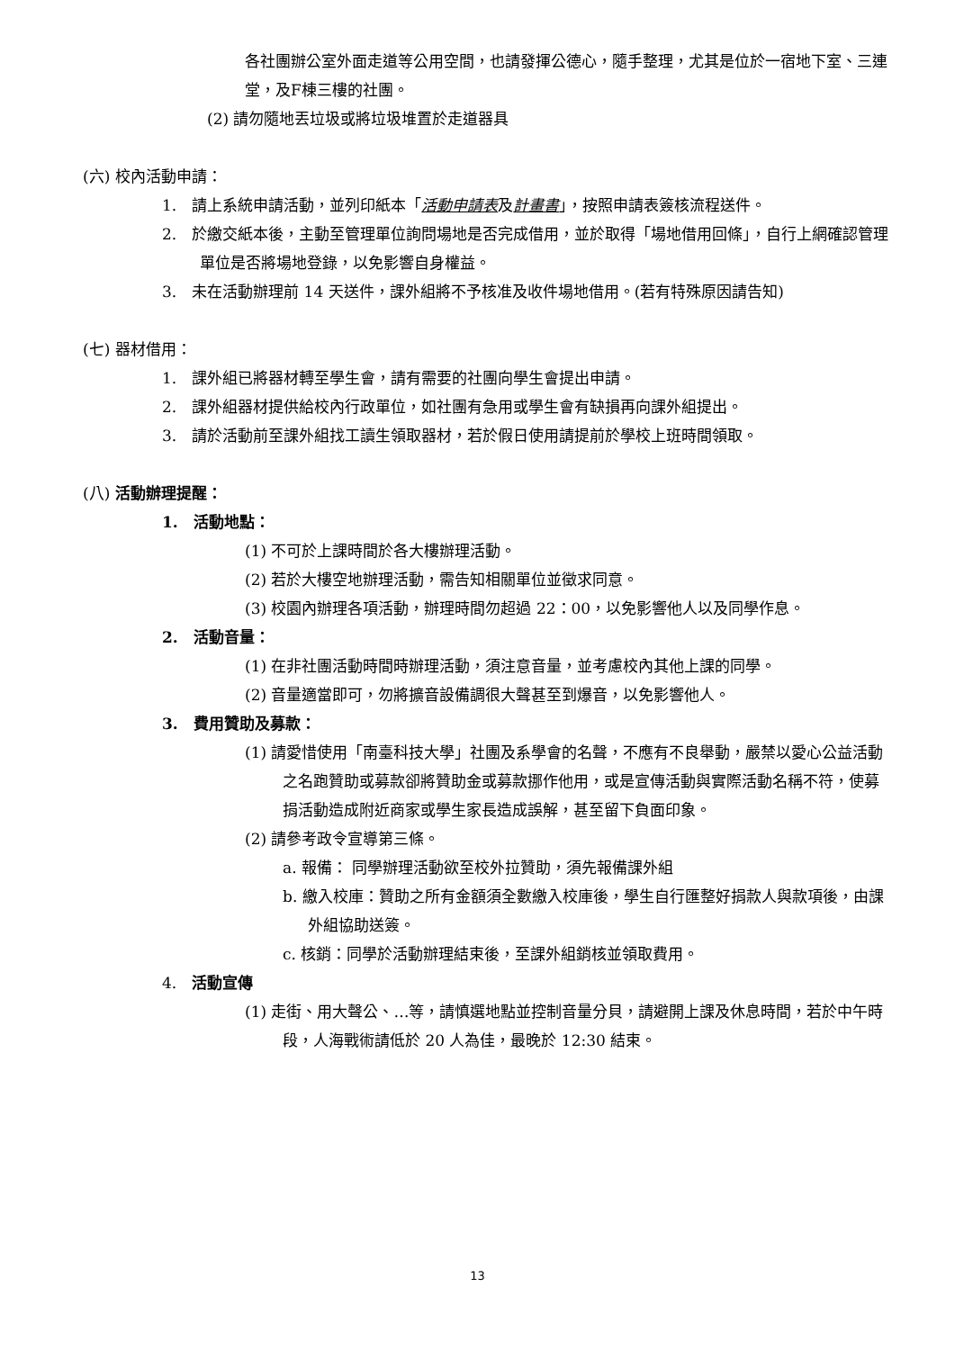各社團辦公室外面走道等公用空間，也請發揮公德心，隨手整理，尤其是位於一宿地下室、三連堂，及F棟三樓的社團。
(2) 請勿隨地丟垃圾或將垃圾堆置於走道器具
(六) 校內活動申請：
1.　請上系統申請活動，並列印紙本「活動申請表及計畫書」，按照申請表簽核流程送件。
2.　於繳交紙本後，主動至管理單位詢問場地是否完成借用，並於取得「場地借用回條」，自行上網確認管理單位是否將場地登錄，以免影響自身權益。
3.　未在活動辦理前 14 天送件，課外組將不予核准及收件場地借用。(若有特殊原因請告知)
(七) 器材借用：
1.　課外組已將器材轉至學生會，請有需要的社團向學生會提出申請。
2.　課外組器材提供給校內行政單位，如社團有急用或學生會有缺損再向課外組提出。
3.　請於活動前至課外組找工讀生領取器材，若於假日使用請提前於學校上班時間領取。
(八) 活動辦理提醒：
1.　活動地點：
(1) 不可於上課時間於各大樓辦理活動。
(2) 若於大樓空地辦理活動，需告知相關單位並徵求同意。
(3) 校園內辦理各項活動，辦理時間勿超過 22：00，以免影響他人以及同學作息。
2.　活動音量：
(1) 在非社團活動時間時辦理活動，須注意音量，並考慮校內其他上課的同學。
(2) 音量適當即可，勿將擴音設備調很大聲甚至到爆音，以免影響他人。
3.　費用贊助及募款：
(1) 請愛惜使用「南臺科技大學」社團及系學會的名聲，不應有不良舉動，嚴禁以愛心公益活動之名跑贊助或募款卻將贊助金或募款挪作他用，或是宣傳活動與實際活動名稱不符，使募捐活動造成附近商家或學生家長造成誤解，甚至留下負面印象。
(2) 請參考政令宣導第三條。
a. 報備： 同學辦理活動欲至校外拉贊助，須先報備課外組
b. 繳入校庫：贊助之所有金額須全數繳入校庫後，學生自行匯整好捐款人與款項後，由課外組協助送簽。
c. 核銷：同學於活動辦理結束後，至課外組銷核並領取費用。
4.　活動宣傳
(1) 走街、用大聲公、…等，請慎選地點並控制音量分貝，請避開上課及休息時間，若於中午時段，人海戰術請低於 20 人為佳，最晚於 12:30 結束。
13